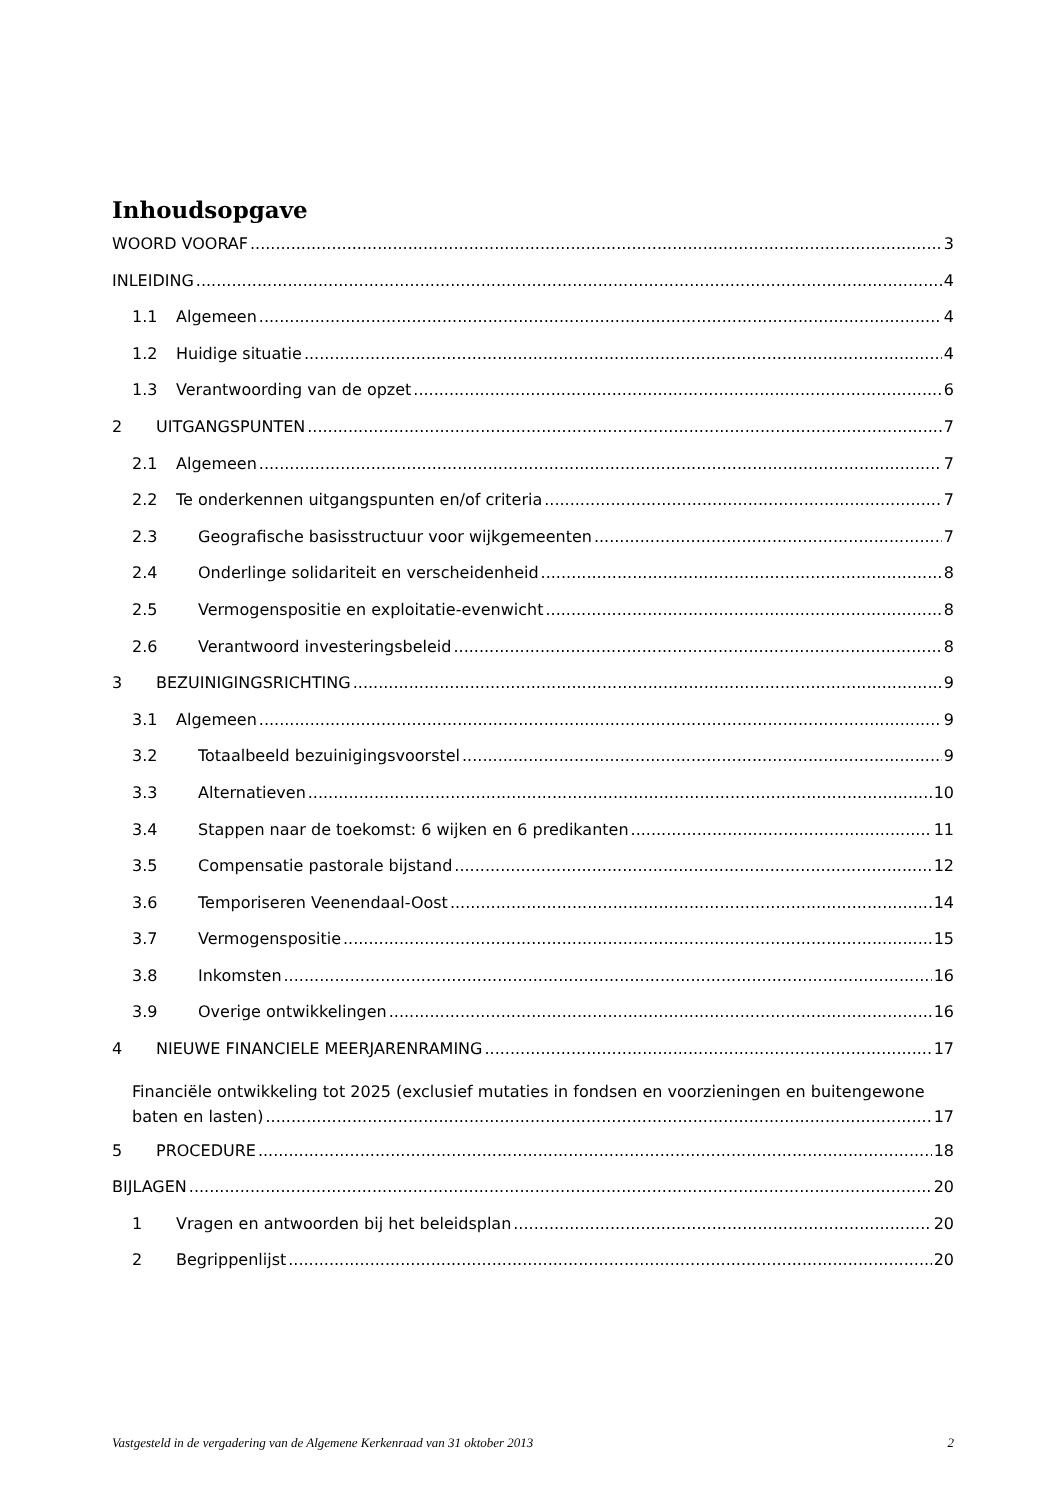Inhoudsopgave
WOORD VOORAF 3
INLEIDING 4
1.1 Algemeen 4
1.2 Huidige situatie 4
1.3 Verantwoording van de opzet 6
2 UITGANGSPUNTEN 7
2.1 Algemeen 7
2.2 Te onderkennen uitgangspunten en/of criteria 7
2.3 Geografische basisstructuur voor wijkgemeenten 7
2.4 Onderlinge solidariteit en verscheidenheid 8
2.5 Vermogenspositie en exploitatie-evenwicht 8
2.6 Verantwoord investeringsbeleid 8
3 BEZUINIGINGSRICHTING 9
3.1 Algemeen 9
3.2 Totaalbeeld bezuinigingsvoorstel 9
3.3 Alternatieven 10
3.4 Stappen naar de toekomst: 6 wijken en 6 predikanten 11
3.5 Compensatie pastorale bijstand 12
3.6 Temporiseren Veenendaal-Oost 14
3.7 Vermogenspositie 15
3.8 Inkomsten 16
3.9 Overige ontwikkelingen 16
4 NIEUWE FINANCIELE MEERJARENRAMING 17
Financiële ontwikkeling tot 2025 (exclusief mutaties in fondsen en voorzieningen en buitengewone
baten en lasten) 17
5 PROCEDURE 18
BIJLAGEN 20
1 Vragen en antwoorden bij het beleidsplan 20
2 Begrippenlijst 20
Vastgesteld in de vergadering van de Algemene Kerkenraad van 31 oktober 2013 2